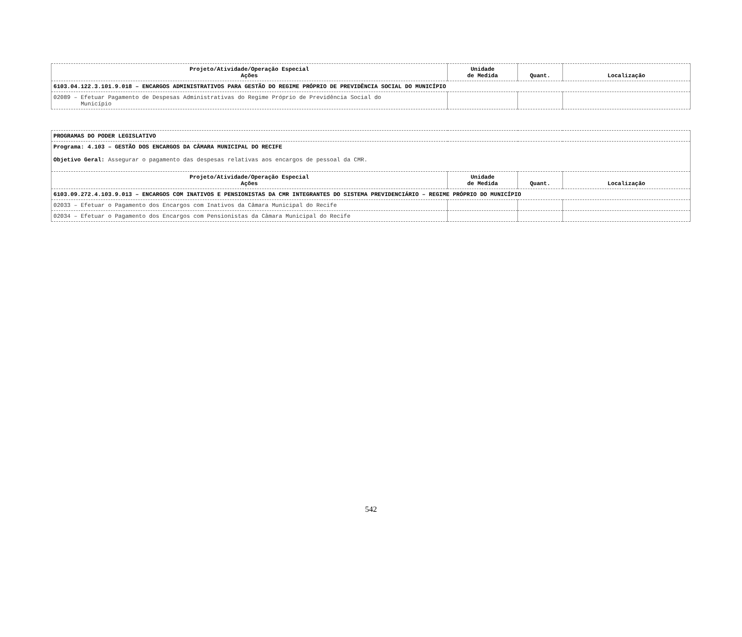| Projeto/Atividade/Operação Especial Ações | Unidade de Medida | Quant. | Localização |
| --- | --- | --- | --- |
| 6103.04.122.3.101.9.018 – ENCARGOS ADMINISTRATIVOS PARA GESTÃO DO REGIME PRÓPRIO DE PREVIDÊNCIA SOCIAL DO MUNICÍPIO | | | |
| 02089 – Efetuar Pagamento de Despesas Administrativas do Regime Próprio de Previdência Social do Município | | | |
| PROGRAMAS DO PODER LEGISLATIVO | | | |
| Programa: 4.103 – GESTÃO DOS ENCARGOS DA CÂMARA MUNICIPAL DO RECIFE Objetivo Geral: Assegurar o pagamento das despesas relativas aos encargos de pessoal da CMR. | | | |
| Projeto/Atividade/Operação Especial Ações | Unidade de Medida | Quant. | Localização |
| 6103.09.272.4.103.9.013 – ENCARGOS COM INATIVOS E PENSIONISTAS DA CMR INTEGRANTES DO SISTEMA PREVIDENCIÁRIO – REGIME PRÓPRIO DO MUNICÍPIO | | | |
| 02033 – Efetuar o Pagamento dos Encargos com Inativos da Câmara Municipal do Recife | | | |
| 02034 – Efetuar o Pagamento dos Encargos com Pensionistas da Câmara Municipal do Recife | | | |
542